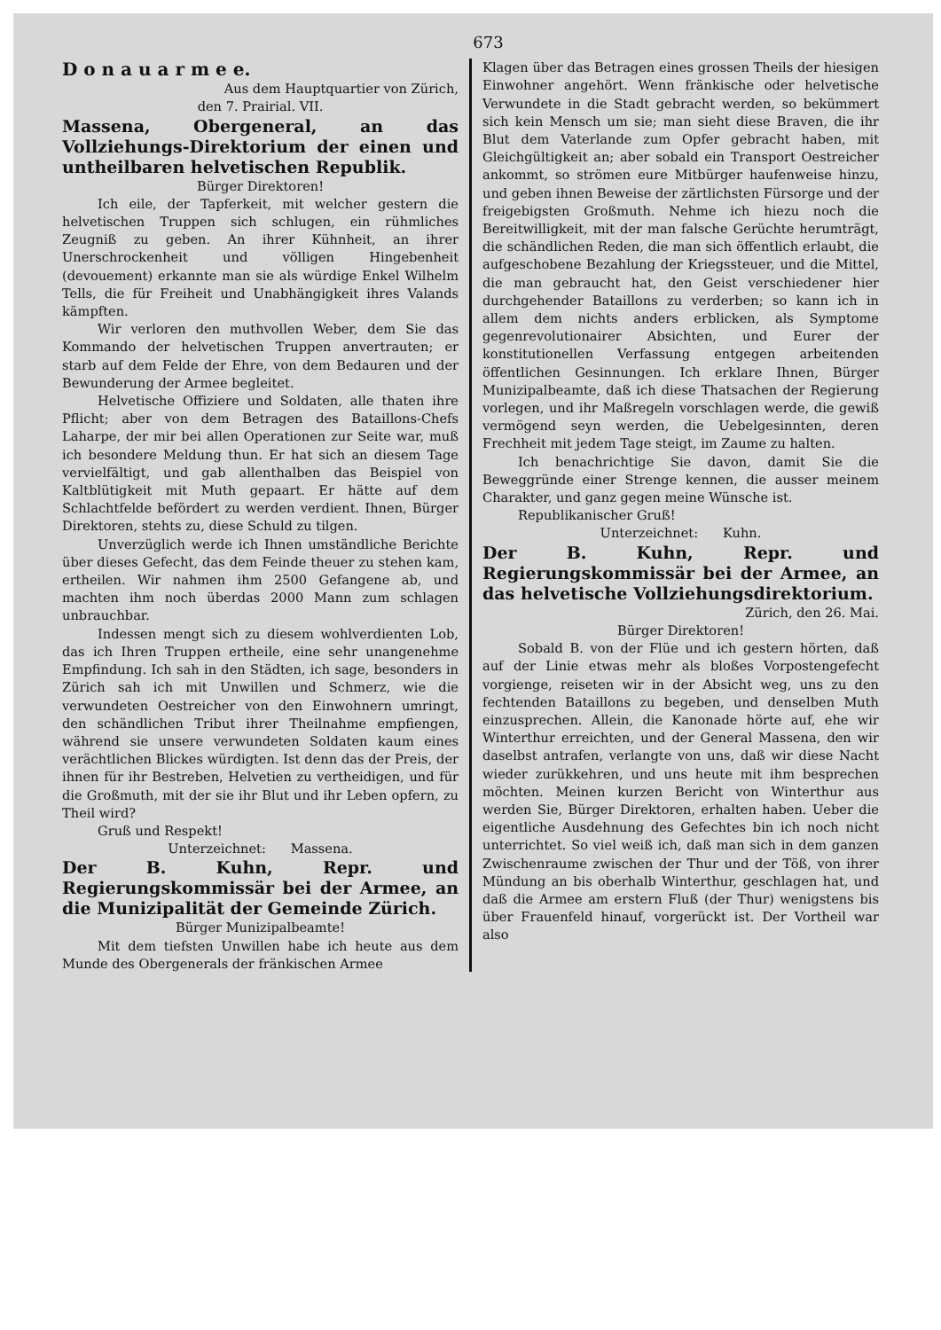673
D o n a u a r m e e.
Aus dem Hauptquartier von Zürich,
den 7. Prairial. VII.
Massena, Obergeneral, an das Vollziehungs-Direktorium der einen und untheilbaren helvetischen Republik.
Bürger Direktoren!
Ich eile, der Tapferkeit, mit welcher gestern die helvetischen Truppen sich schlugen, ein rühmliches Zeugniß zu geben. An ihrer Kühnheit, an ihrer Unerschrockenheit und völligen Hingebenheit (devouement) erkannte man sie als würdige Enkel Wilhelm Tells, die für Freiheit und Unabhängigkeit ihres Valands kämpften.
Wir verloren den muthvollen Weber, dem Sie das Kommando der helvetischen Truppen anvertrauten; er starb auf dem Felde der Ehre, von dem Bedauren und der Bewunderung der Armee begleitet.
Helvetische Offiziere und Soldaten, alle thaten ihre Pflicht; aber von dem Betragen des Bataillons-Chefs Laharpe, der mir bei allen Operationen zur Seite war, muß ich besondere Meldung thun. Er hat sich an diesem Tage vervielfältigt, und gab allenthalben das Beispiel von Kaltblütigkeit mit Muth gepaart. Er hätte auf dem Schlachtfelde befördert zu werden verdient. Ihnen, Bürger Direktoren, stehts zu, diese Schuld zu tilgen.
Unverzüglich werde ich Ihnen umständliche Berichte über dieses Gefecht, das dem Feinde theuer zu stehen kam, ertheilen. Wir nahmen ihm 2500 Gefangene ab, und machten ihm noch überdas 2000 Mann zum schlagen unbrauchbar.
Indessen mengt sich zu diesem wohlverdienten Lob, das ich Ihren Truppen ertheile, eine sehr unangenehme Empfindung. Ich sah in den Städten, ich sage, besonders in Zürich sah ich mit Unwillen und Schmerz, wie die verwundeten Oestreicher von den Einwohnern umringt, den schändlichen Tribut ihrer Theilnahme empfiengen, während sie unsere verwundeten Soldaten kaum eines verächtlichen Blickes würdigten. Ist denn das der Preis, der ihnen für ihr Bestreben, Helvetien zu vertheidigen, und für die Großmuth, mit der sie ihr Blut und ihr Leben opfern, zu Theil wird?
Gruß und Respekt!
Unterzeichnet: Massena.
Der B. Kuhn, Repr. und Regierungskommissär bei der Armee, an die Munizipalität der Gemeinde Zürich.
Bürger Munizipalbeamte!
Mit dem tiefsten Unwillen habe ich heute aus dem Munde des Obergenerals der fränkischen Armee
Klagen über das Betragen eines grossen Theils der hiesigen Einwohner angehört. Wenn fränkische oder helvetische Verwundete in die Stadt gebracht werden, so bekümmert sich kein Mensch um sie; man sieht diese Braven, die ihr Blut dem Vaterlande zum Opfer gebracht haben, mit Gleichgültigkeit an; aber sobald ein Transport Oestreicher ankommt, so strömen eure Mitbürger haufenweise hinzu, und geben ihnen Beweise der zärtlichsten Fürsorge und der freigebigsten Großmuth. Nehme ich hiezu noch die Bereitwilligkeit, mit der man falsche Gerüchte herumträgt, die schändlichen Reden, die man sich öffentlich erlaubt, die aufgeschobene Bezahlung der Kriegssteuer, und die Mittel, die man gebraucht hat, den Geist verschiedener hier durchgehender Bataillons zu verderben; so kann ich in allem dem nichts anders erblicken, als Symptome gegenrevolutionairer Absichten, und Eurer der konstitutionellen Verfassung entgegen arbeitenden öffentlichen Gesinnungen. Ich erklare Ihnen, Bürger Munizipalbeamte, daß ich diese Thatsachen der Regierung vorlegen, und ihr Maßregeln vorschlagen werde, die gewiß vermögend seyn werden, die Uebelgesinnten, deren Frechheit mit jedem Tage steigt, im Zaume zu halten.
Ich benachrichtige Sie davon, damit Sie die Beweggründe einer Strenge kennen, die ausser meinem Charakter, und ganz gegen meine Wünsche ist.
Republikanischer Gruß!
Unterzeichnet: Kuhn.
Der B. Kuhn, Repr. und Regierungskommissär bei der Armee, an das helvetische Vollziehungsdirektorium.
Zürich, den 26. Mai.
Bürger Direktoren!
Sobald B. von der Flüe und ich gestern hörten, daß auf der Linie etwas mehr als bloßes Vorpostengefecht vorgienge, reiseten wir in der Absicht weg, uns zu den fechtenden Bataillons zu begeben, und denselben Muth einzusprechen. Allein, die Kanonade hörte auf, ehe wir Winterthur erreichten, und der General Massena, den wir daselbst antrafen, verlangte von uns, daß wir diese Nacht wieder zurükkehren, und uns heute mit ihm besprechen möchten. Meinen kurzen Bericht von Winterthur aus werden Sie, Bürger Direktoren, erhalten haben. Ueber die eigentliche Ausdehnung des Gefechtes bin ich noch nicht unterrichtet. So viel weiß ich, daß man sich in dem ganzen Zwischenraume zwischen der Thur und der Töß, von ihrer Mündung an bis oberhalb Winterthur, geschlagen hat, und daß die Armee am erstern Fluß (der Thur) wenigstens bis über Frauenfeld hinauf, vorgerückt ist. Der Vortheil war also